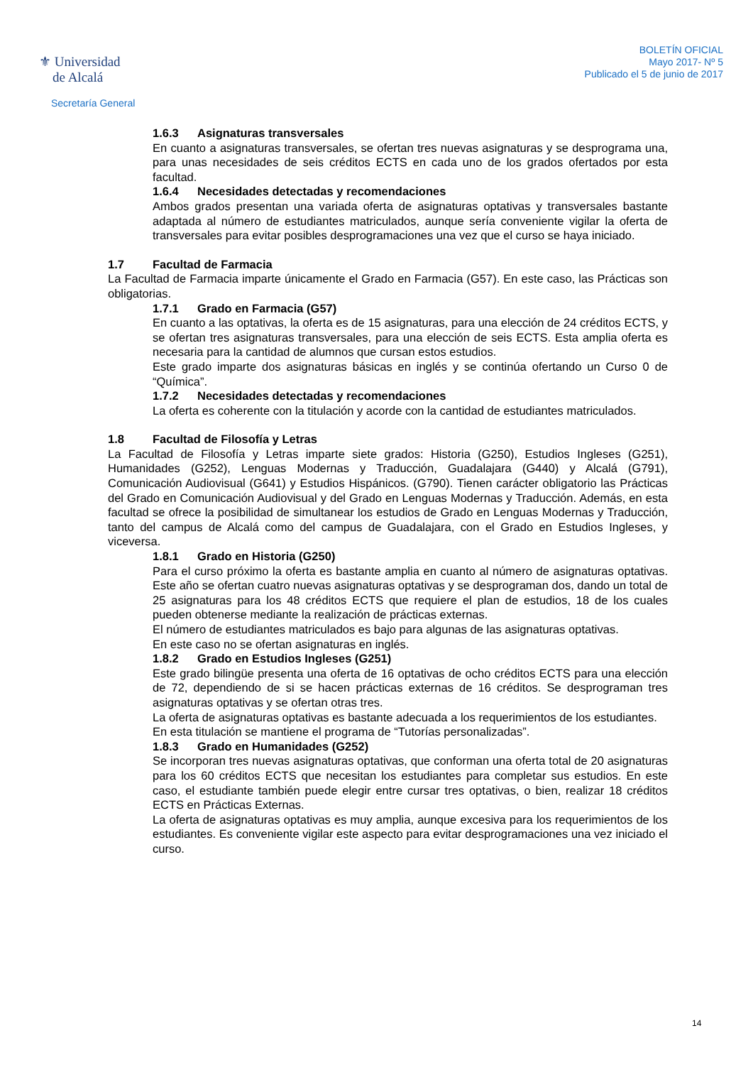⚜ Universidad
de Alcalá
Secretaría General
BOLETÍN OFICIAL
Mayo 2017- Nº 5
Publicado el 5 de junio de 2017
1.6.3 Asignaturas transversales
En cuanto a asignaturas transversales, se ofertan tres nuevas asignaturas y se desprograma una, para unas necesidades de seis créditos ECTS en cada uno de los grados ofertados por esta facultad.
1.6.4 Necesidades detectadas y recomendaciones
Ambos grados presentan una variada oferta de asignaturas optativas y transversales bastante adaptada al número de estudiantes matriculados, aunque sería conveniente vigilar la oferta de transversales para evitar posibles desprogramaciones una vez que el curso se haya iniciado.
1.7 Facultad de Farmacia
La Facultad de Farmacia imparte únicamente el Grado en Farmacia (G57). En este caso, las Prácticas son obligatorias.
1.7.1 Grado en Farmacia (G57)
En cuanto a las optativas, la oferta es de 15 asignaturas, para una elección de 24 créditos ECTS, y se ofertan tres asignaturas transversales, para una elección de seis ECTS. Esta amplia oferta es necesaria para la cantidad de alumnos que cursan estos estudios.
Este grado imparte dos asignaturas básicas en inglés y se continúa ofertando un Curso 0 de “Química”.
1.7.2 Necesidades detectadas y recomendaciones
La oferta es coherente con la titulación y acorde con la cantidad de estudiantes matriculados.
1.8 Facultad de Filosofía y Letras
La Facultad de Filosofía y Letras imparte siete grados: Historia (G250), Estudios Ingleses (G251), Humanidades (G252), Lenguas Modernas y Traducción, Guadalajara (G440) y Alcalá (G791), Comunicación Audiovisual (G641) y Estudios Hispánicos. (G790). Tienen carácter obligatorio las Prácticas del Grado en Comunicación Audiovisual y del Grado en Lenguas Modernas y Traducción. Además, en esta facultad se ofrece la posibilidad de simultanear los estudios de Grado en Lenguas Modernas y Traducción, tanto del campus de Alcalá como del campus de Guadalajara, con el Grado en Estudios Ingleses, y viceversa.
1.8.1 Grado en Historia (G250)
Para el curso próximo la oferta es bastante amplia en cuanto al número de asignaturas optativas. Este año se ofertan cuatro nuevas asignaturas optativas y se desprograman dos, dando un total de 25 asignaturas para los 48 créditos ECTS que requiere el plan de estudios, 18 de los cuales pueden obtenerse mediante la realización de prácticas externas.
El número de estudiantes matriculados es bajo para algunas de las asignaturas optativas.
En este caso no se ofertan asignaturas en inglés.
1.8.2 Grado en Estudios Ingleses (G251)
Este grado bilingüe presenta una oferta de 16 optativas de ocho créditos ECTS para una elección de 72, dependiendo de si se hacen prácticas externas de 16 créditos. Se desprograman tres asignaturas optativas y se ofertan otras tres.
La oferta de asignaturas optativas es bastante adecuada a los requerimientos de los estudiantes.
En esta titulación se mantiene el programa de “Tutorías personalizadas”.
1.8.3 Grado en Humanidades (G252)
Se incorporan tres nuevas asignaturas optativas, que conforman una oferta total de 20 asignaturas para los 60 créditos ECTS que necesitan los estudiantes para completar sus estudios. En este caso, el estudiante también puede elegir entre cursar tres optativas, o bien, realizar 18 créditos ECTS en Prácticas Externas.
La oferta de asignaturas optativas es muy amplia, aunque excesiva para los requerimientos de los estudiantes. Es conveniente vigilar este aspecto para evitar desprogramaciones una vez iniciado el curso.
14